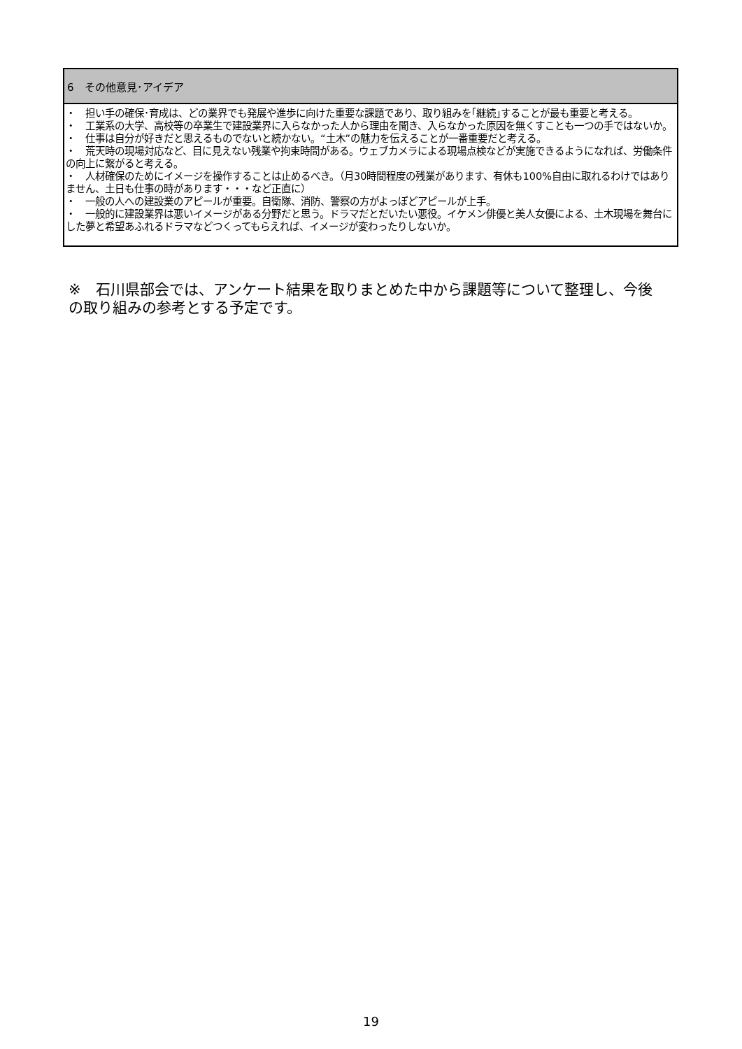| 6 その他意見･アイデア |
| --- |
| ・ 担い手の確保･育成は、どの業界でも発展や進歩に向けた重要な課題であり、取り組みを｢継続｣することが最も重要と考える。 ・ 工業系の大学、高校等の卒業生で建設業界に入らなかった人から理由を聞き、入らなかった原因を無くすことも一つの手ではないか。 ・ 仕事は自分が好きだと思えるものでないと続かない。“土木”の魅力を伝えることが一番重要だと考える。 ・ 荒天時の現場対応など、目に見えない残業や拘束時間がある。ウェブカメラによる現場点検などが実施できるようになれば、労働条件の向上に繋がると考える。 ・ 人材確保のためにイメージを操作することは止めるべき。（月30時間程度の残業があります、有休も100%自由に取れるわけではありません、土日も仕事の時があります・・・など正直に） ・ 一般の人への建設業のアピールが重要。自衛隊、消防、警察の方がよっぽどアピールが上手。 ・ 一般的に建設業界は悪いイメージがある分野だと思う。ドラマだとだいたい悪役。イケメン俳優と美人女優による、土木現場を舞台にした夢と希望あふれるドラマなどつくってもらえれば、イメージが変わったりしないか。 |
※　石川県部会では、アンケート結果を取りまとめた中から課題等について整理し、今後の取り組みの参考とする予定です。
19